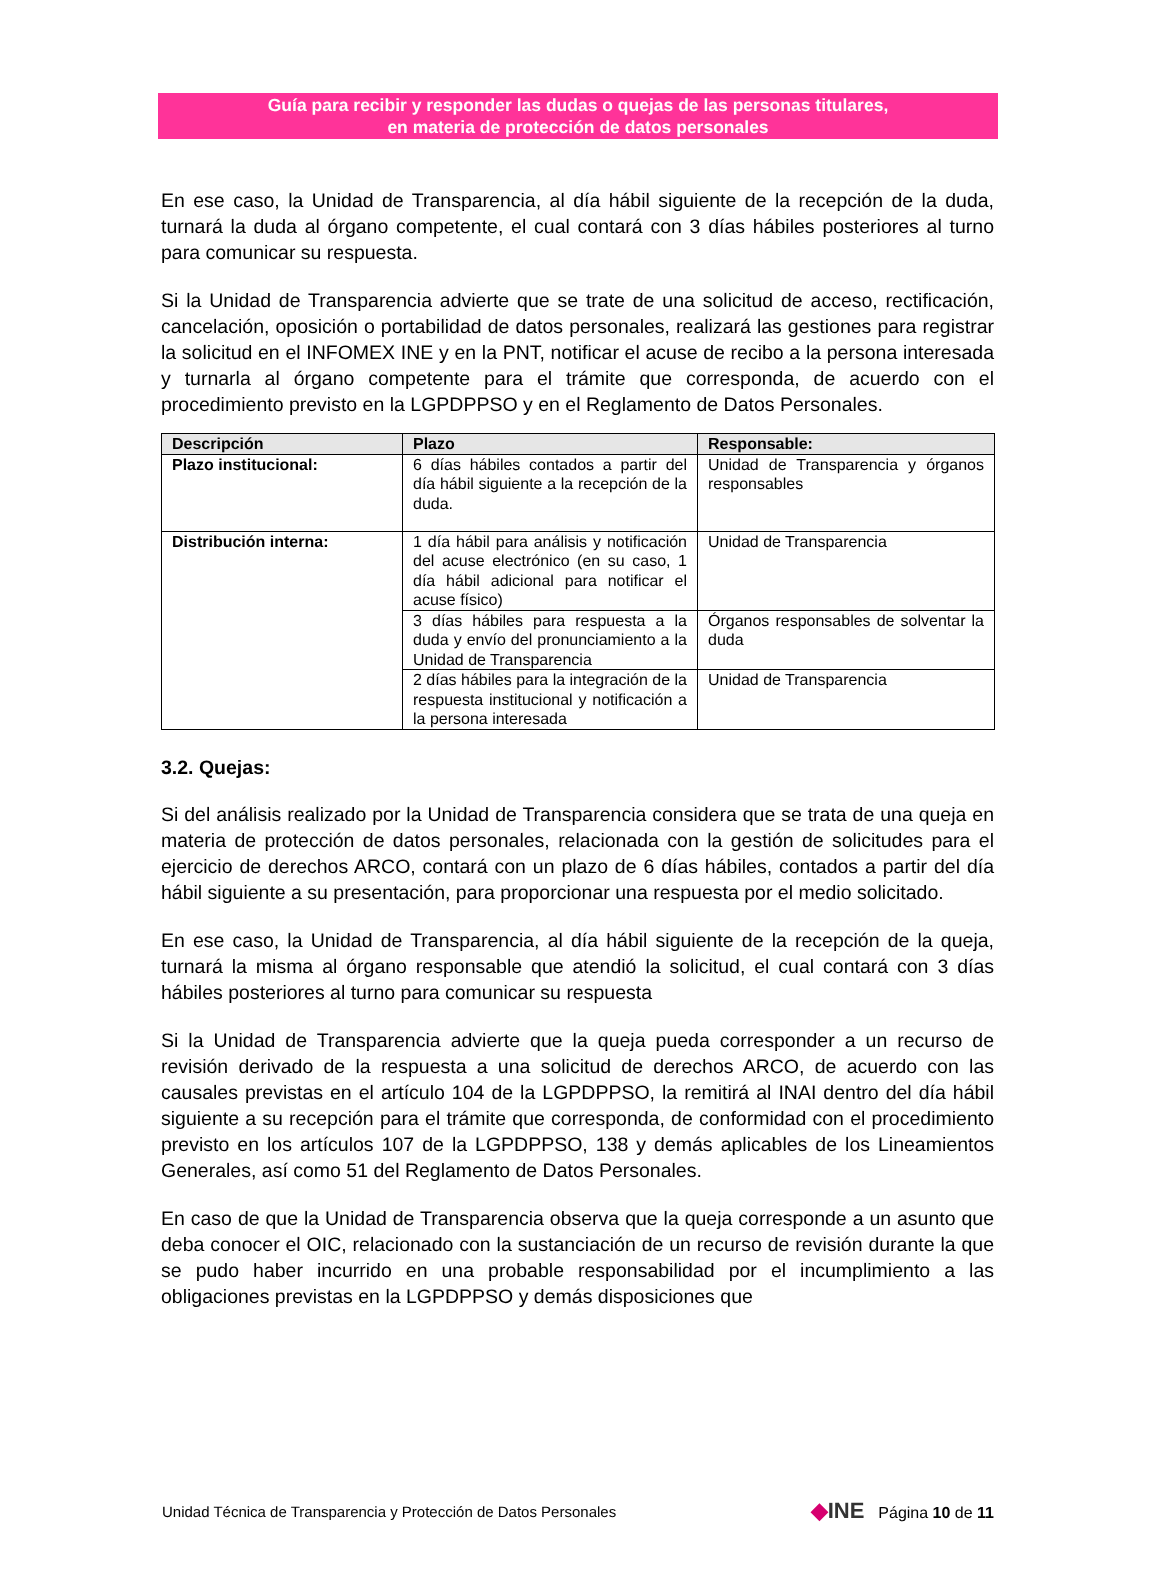Guía para recibir y responder las dudas o quejas de las personas titulares,
en materia de protección de datos personales
En ese caso, la Unidad de Transparencia, al día hábil siguiente de la recepción de la duda, turnará la duda al órgano competente, el cual contará con 3 días hábiles posteriores al turno para comunicar su respuesta.
Si la Unidad de Transparencia advierte que se trate de una solicitud de acceso, rectificación, cancelación, oposición o portabilidad de datos personales, realizará las gestiones para registrar la solicitud en el INFOMEX INE y en la PNT, notificar el acuse de recibo a la persona interesada y turnarla al órgano competente para el trámite que corresponda, de acuerdo con el procedimiento previsto en la LGPDPPSO y en el Reglamento de Datos Personales.
| Descripción | Plazo | Responsable: |
| --- | --- | --- |
| Plazo institucional: | 6 días hábiles contados a partir del día hábil siguiente a la recepción de la duda. | Unidad de Transparencia y órganos responsables |
| Distribución interna: | 1 día hábil para análisis y notificación del acuse electrónico (en su caso, 1 día hábil adicional para notificar el acuse físico) | Unidad de Transparencia |
| | 3 días hábiles para respuesta a la duda y envío del pronunciamiento a la Unidad de Transparencia | Órganos responsables de solventar la duda |
| | 2 días hábiles para la integración de la respuesta institucional y notificación a la persona interesada | Unidad de Transparencia |
3.2. Quejas:
Si del análisis realizado por la Unidad de Transparencia considera que se trata de una queja en materia de protección de datos personales, relacionada con la gestión de solicitudes para el ejercicio de derechos ARCO, contará con un plazo de 6 días hábiles, contados a partir del día hábil siguiente a su presentación, para proporcionar una respuesta por el medio solicitado.
En ese caso, la Unidad de Transparencia, al día hábil siguiente de la recepción de la queja, turnará la misma al órgano responsable que atendió la solicitud, el cual contará con 3 días hábiles posteriores al turno para comunicar su respuesta
Si la Unidad de Transparencia advierte que la queja pueda corresponder a un recurso de revisión derivado de la respuesta a una solicitud de derechos ARCO, de acuerdo con las causales previstas en el artículo 104 de la LGPDPPSO, la remitirá al INAI dentro del día hábil siguiente a su recepción para el trámite que corresponda, de conformidad con el procedimiento previsto en los artículos 107 de la LGPDPPSO, 138 y demás aplicables de los Lineamientos Generales, así como 51 del Reglamento de Datos Personales.
En caso de que la Unidad de Transparencia observa que la queja corresponde a un asunto que deba conocer el OIC, relacionado con la sustanciación de un recurso de revisión durante la que se pudo haber incurrido en una probable responsabilidad por el incumplimiento a las obligaciones previstas en la LGPDPPSO y demás disposiciones que
Unidad Técnica de Transparencia y Protección de Datos Personales ◆INE Página 10 de 11